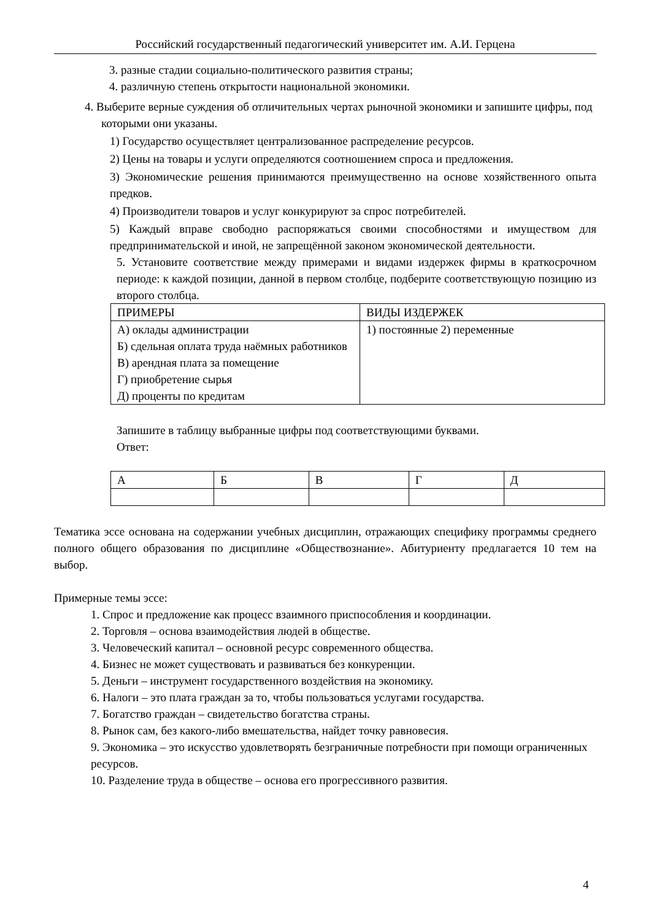Российский государственный педагогический университет им. А.И. Герцена
3. разные стадии социально-политического развития страны;
4. различную степень открытости национальной экономики.
4. Выберите верные суждения об отличительных чертах рыночной экономики и запишите цифры, под которыми они указаны.
1) Государство осуществляет централизованное распределение ресурсов.
2) Цены на товары и услуги определяются соотношением спроса и предложения.
3) Экономические решения принимаются преимущественно на основе хозяйственного опыта предков.
4) Производители товаров и услуг конкурируют за спрос потребителей.
5) Каждый вправе свободно распоряжаться своими способностями и имуществом для предпринимательской и иной, не запрещённой законом экономической деятельности.
5. Установите соответствие между примерами и видами издержек фирмы в краткосрочном периоде: к каждой позиции, данной в первом столбце, подберите соответствующую позицию из второго столбца.
| ПРИМЕРЫ | ВИДЫ ИЗДЕРЖЕК |
| А) оклады администрации Б) сдельная оплата труда наёмных работников В) арендная плата за помещение Г) приобретение сырья Д) проценты по кредитам | 1) постоянные 2) переменные |
Запишите в таблицу выбранные цифры под соответствующими буквами.
Ответ:
| А | Б | В | Г | Д |
Тематика эссе основана на содержании учебных дисциплин, отражающих специфику программы среднего полного общего образования по дисциплине «Обществознание». Абитуриенту предлагается 10 тем на выбор.
Примерные темы эссе:
1. Спрос и предложение как процесс взаимного приспособления и координации.
2. Торговля – основа взаимодействия людей в обществе.
3. Человеческий капитал – основной ресурс современного общества.
4. Бизнес не может существовать и развиваться без конкуренции.
5. Деньги – инструмент государственного воздействия на экономику.
6. Налоги – это плата граждан за то, чтобы пользоваться услугами государства.
7. Богатство граждан – свидетельство богатства страны.
8. Рынок сам, без какого-либо вмешательства, найдет точку равновесия.
9. Экономика – это искусство удовлетворять безграничные потребности при помощи ограниченных ресурсов.
10. Разделение труда в обществе – основа его прогрессивного развития.
4